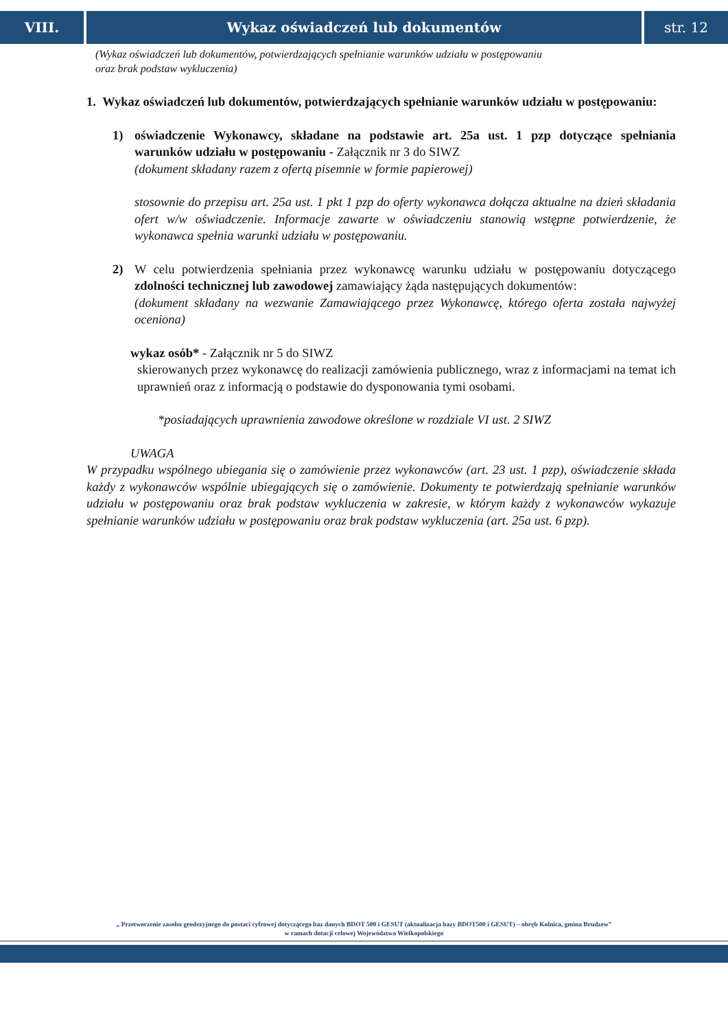VIII. Wykaz oświadczeń lub dokumentów
str. 12
(Wykaz oświadczeń lub dokumentów, potwierdzających spełnianie warunków udziału w postępowaniu
oraz brak podstaw wykluczenia)
1. Wykaz oświadczeń lub dokumentów, potwierdzających spełnianie warunków udziału w postępowaniu:
1)
oświadczenie Wykonawcy, składane na podstawie art. 25a ust. 1 pzp dotyczące spełniania warunków udziału w postępowaniu - Załącznik nr 3 do SIWZ
(dokument składany razem z ofertą pisemnie w formie papierowej)
stosownie do przepisu art. 25a ust. 1 pkt 1 pzp do oferty wykonawca dołącza aktualne na dzień składania ofert w/w oświadczenie. Informacje zawarte w oświadczeniu stanowią wstępne potwierdzenie, że wykonawca spełnia warunki udziału w postępowaniu.
2)
W celu potwierdzenia spełniania przez wykonawcę warunku udziału w postępowaniu dotyczącego zdolności technicznej lub zawodowej zamawiający żąda następujących dokumentów:
(dokument składany na wezwanie Zamawiającego przez Wykonawcę, którego oferta została najwyżej oceniona)
wykaz osób* - Załącznik nr 5 do SIWZ
skierowanych przez wykonawcę do realizacji zamówienia publicznego, wraz z informacjami na temat ich uprawnień oraz z informacją o podstawie do dysponowania tymi osobami.
*posiadających uprawnienia zawodowe określone w rozdziale VI ust. 2 SIWZ
UWAGA
W przypadku wspólnego ubiegania się o zamówienie przez wykonawców (art. 23 ust. 1 pzp), oświadczenie składa każdy z wykonawców wspólnie ubiegających się o zamówienie. Dokumenty te potwierdzają spełnianie warunków udziału w postępowaniu oraz brak podstaw wykluczenia w zakresie, w którym każdy z wykonawców wykazuje spełnianie warunków udziału w postępowaniu oraz brak podstaw wykluczenia (art. 25a ust. 6 pzp).
„ Przetworzenie zasobu geodezyjnego do postaci cyfrowej dotyczącego baz danych BDOT 500 i GESUT (aktualizacja bazy BDOT500 i GESUT) – obręb Kolnica, gmina Brudzew”
w ramach dotacji celowej Województwa Wielkopolskiego